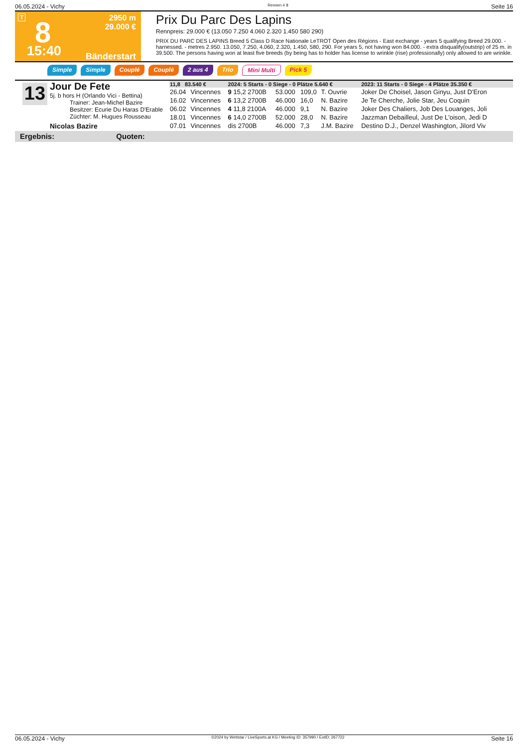06.05.2024 - Vichy Rennen # 8 Seite 16
T 8
2950 m
29.000 €
15:40 Bänderstart
Prix Du Parc Des Lapins
Rennpreis: 29.000 € (13.050 7.250 4.060 2.320 1.450 580 290)
PRIX DU PARC DES LAPINS Breed 5 Class D Race Nationale LeTROT Open des Régions - East exchange - years 5 qualifying Breed 29.000. - harnessed. - metres 2.950. 13.050, 7.250, 4.060, 2.320, 1.450, 580, 290. For years 5, not having won 84.000. - extra disqualify(outstrip) of 25 m. in 39.500. The persons having won at least five breeds (by being has to holder has license to wrinkle (rise) professionally) only allowed to are wrinkle.
Simple Simple Couplé Couplé 2 aus 4 Trio Mini Multi Pick 5
13
Jour De Fete
5j. b hors H (Orlando Vici - Bettina)
Trainer: Jean-Michel Bazire
Besitzer: Ecurie Du Haras D'Erable
Züchter: M. Hugues Rousseau
Nicolas Bazire
| 11,8 83.540 € | | 2024: 5 Starts - 0 Siege - 0 Plätze 5.640 € | | | | 2023: 11 Starts - 0 Siege - 4 Plätze 35.350 € |
| 26.04 | Vincennes | 9 15,2 2700B | 53.000 | 109,0 | T. Ouvrie | Joker De Choisel, Jason Ginyu, Just D'Eron |
| 16.02 | Vincennes | 6 13,2 2700B | 46.000 | 16,0 | N. Bazire | Je Te Cherche, Jolie Star, Jeu Coquin |
| 06.02 | Vincennes | 4 11,8 2100A | 46.000 | 9,1 | N. Bazire | Joker Des Chaliers, Job Des Louanges, Joli |
| 18.01 | Vincennes | 6 14,0 2700B | 52.000 | 28,0 | N. Bazire | Jazzman Debailleul, Just De L'oison, Jedi D |
| 07.01 | Vincennes | dis 2700B | 46.000 | 7,3 | J.M. Bazire | Destino D.J., Denzel Washington, Jilord Viv |
Ergebnis: Quoten:
06.05.2024 - Vichy ©2024 by Wettstar / LiveSports.at KG / Meeting ID: 357990 / ExtID: 267722 Seite 16